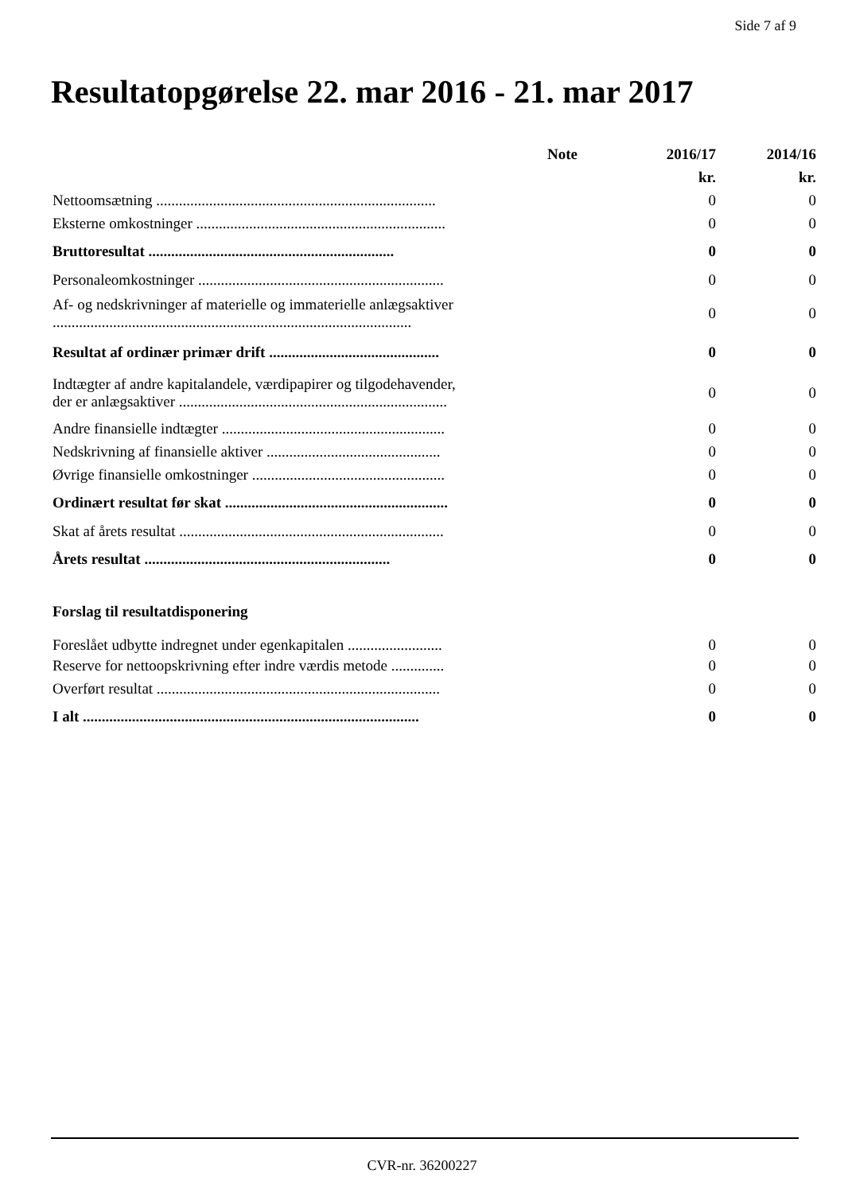Side 7 af 9
Resultatopgørelse 22. mar 2016 - 21. mar 2017
| | Note | 2016/17 | 2014/16 |
| --- | --- | --- | --- |
| | | kr. | kr. |
| Nettoomsætning .......................................................................... | | 0 | 0 |
| Eksterne omkostninger .................................................................. | | 0 | 0 |
| Bruttoresultat ................................................................. | | 0 | 0 |
| Personaleomkostninger ................................................................. | | 0 | 0 |
| Af- og nedskrivninger af materielle og immaterielle anlægsaktiver ............................................................................................... | | 0 | 0 |
| Resultat af ordinær primær drift ............................................. | | 0 | 0 |
| Indtægter af andre kapitalandele, værdipapirer og tilgodehavender, der er anlægsaktiver ....................................................................... | | 0 | 0 |
| Andre finansielle indtægter ........................................................... | | 0 | 0 |
| Nedskrivning af finansielle aktiver .............................................. | | 0 | 0 |
| Øvrige finansielle omkostninger ................................................... | | 0 | 0 |
| Ordinært resultat før skat ........................................................... | | 0 | 0 |
| Skat af årets resultat ...................................................................... | | 0 | 0 |
| Årets resultat ................................................................. | | 0 | 0 |
| Forslag til resultatdisponering | | | |
| Foreslået udbytte indregnet under egenkapitalen ......................... | | 0 | 0 |
| Reserve for nettoopskrivning efter indre værdis metode .............. | | 0 | 0 |
| Overført resultat ........................................................................... | | 0 | 0 |
| I alt ......................................................................................... | | 0 | 0 |
CVR-nr. 36200227